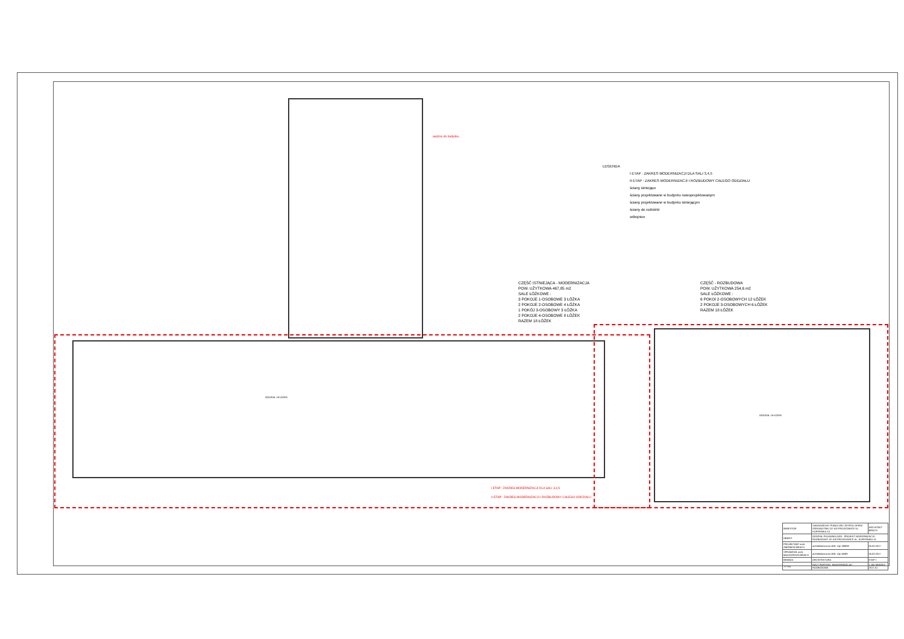LEGENDA
I ETAP : ZAKRES MODERNIZACJI DLA SALI 3,4,5
II ETAP : ZAKRES MODERNIZACJI I ROZBUDOWY CAŁEGO ODDZIAŁU
ściany istniejące
ściany projektowane w budynku nowoprojektowanym
ściany projektowane w budynku istniejącym
ściany do rozbiórki
odbojnice
CZĘŚĆ ISTNIEJĄCA - MODERNIZACJA
POW. UŻYTKOWA 467,85 m2
SALE ŁÓŻKOWE :
3 POKOJE 1-OSOBOWE 3 ŁÓŻKA
2 POKOJE 2-OSOBOWE 4 ŁÓŻKA
1 POKÓJ 3-OSOBOWY 3 ŁÓŻKA
2 POKOJE 4-OSOBOWE 8 ŁÓŻEK
RAZEM 18 ŁÓŻEK
CZĘŚĆ - ROZBUDOWA
POW. UŻYTKOWA 254,6 m2
SALE ŁÓŻKOWE :
6 POKOI 2-OSOBOWYCH 12 ŁÓŻEK
2 POKOJE 3-OSOBOWYCH 6 ŁÓŻEK
RAZEM 18 ŁÓŻEK
wejście do budynku
I ETAP : ZAKRES MODERNIZACJI DLA SALI 3,4,5
II ETAP : ZAKRES MODERNIZACJI I ROZBUDOWY CAŁEGO ODDZIAŁU
ODDZIAŁ 18 ŁÓŻEK
ODDZIAŁ 18 ŁÓŻEK
| INWESTOR | SAMODZIELNY PUBLICZNY ZESPÓŁ OPIEKI ZDROWOTNEJ 32-100 PROSZOWICE UL. KOPERNIKA 13 | ARCHITEKT BRACH |
| OBIEKT | ODDZIAŁ PULMUNOLOGII - PROJEKT MODERNIZACJI I ROZBUDOWY 32-100 PROSZOWICE UL. KOPERNIKA 13 | |
| PROJEKTANT arch. ZBIGNIEW BRACH | architektoniczna UAN- Upr 388/88 | 05.03.2017 |
| SPRAWDZIŁ arch. MAŁGORZATA BRACH | architektoniczna UAN- Upr 40/89 | 05.03.2017 |
| BRANŻA | ARCHITEKTURA | ETAP I |
| TYTUŁ | RZUT PARTERU -MODERNIZACJA I ROZBUDOWA | 1:100 MARZEC 2017 A1 |